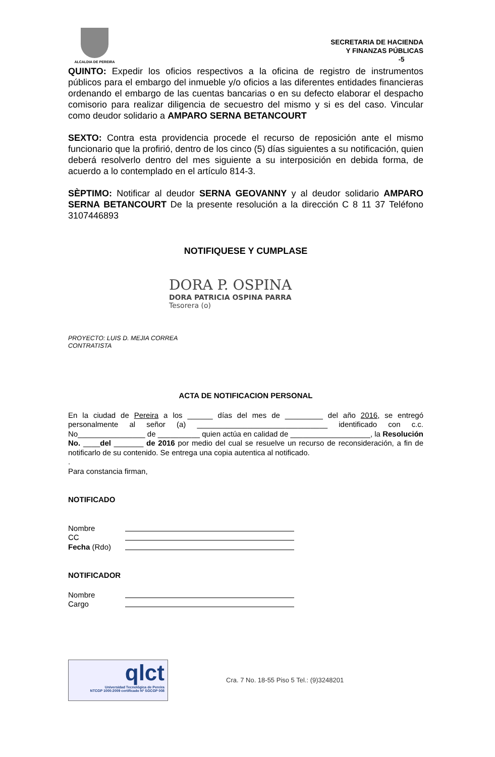ALCALDIA DE PEREIRA
SECRETARIA DE HACIENDA
Y FINANZAS PÚBLICAS
-5
QUINTO: Expedir los oficios respectivos a la oficina de registro de instrumentos públicos para el embargo del inmueble y/o oficios a las diferentes entidades financieras ordenando el embargo de las cuentas bancarias o en su defecto elaborar el despacho comisorio para realizar diligencia de secuestro del mismo y si es del caso. Vincular como deudor solidario a AMPARO SERNA BETANCOURT
SEXTO: Contra esta providencia procede el recurso de reposición ante el mismo funcionario que la profirió, dentro de los cinco (5) días siguientes a su notificación, quien deberá resolverlo dentro del mes siguiente a su interposición en debida forma, de acuerdo a lo contemplado en el artículo 814-3.
SÈPTIMO: Notificar al deudor SERNA GEOVANNY y al deudor solidario AMPARO SERNA BETANCOURT De la presente resolución a la dirección C 8 11 37 Teléfono 3107446893
NOTIFIQUESE Y CUMPLASE
DORA P. OSPINA
DORA PATRICIA OSPINA PARRA
Tesorera (o)
PROYECTO: LUIS D. MEJIA CORREA
CONTRATISTA
ACTA DE NOTIFICACION PERSONAL
En la ciudad de Pereira a los ______ días del mes de _________ del año 2016, se entregó personalmente al señor (a) _______________________________ identificado con c.c. No________________ de __________ quien actúa en calidad de ___________________, la Resolución No. ____del _______ de 2016 por medio del cual se resuelve un recurso de reconsideración, a fin de notificarlo de su contenido. Se entrega una copia autentica al notificado.
.
Para constancia firman,
NOTIFICADO
Nombre
CC
Fecha (Rdo)
NOTIFICADOR
Nombre
Cargo
qlct
Universidad Tecnológica de Pereira
NTCGP 1000:2009 certificado Nº SGCGP 008
Cra. 7 No. 18-55 Piso 5 Tel.: (9)3248201